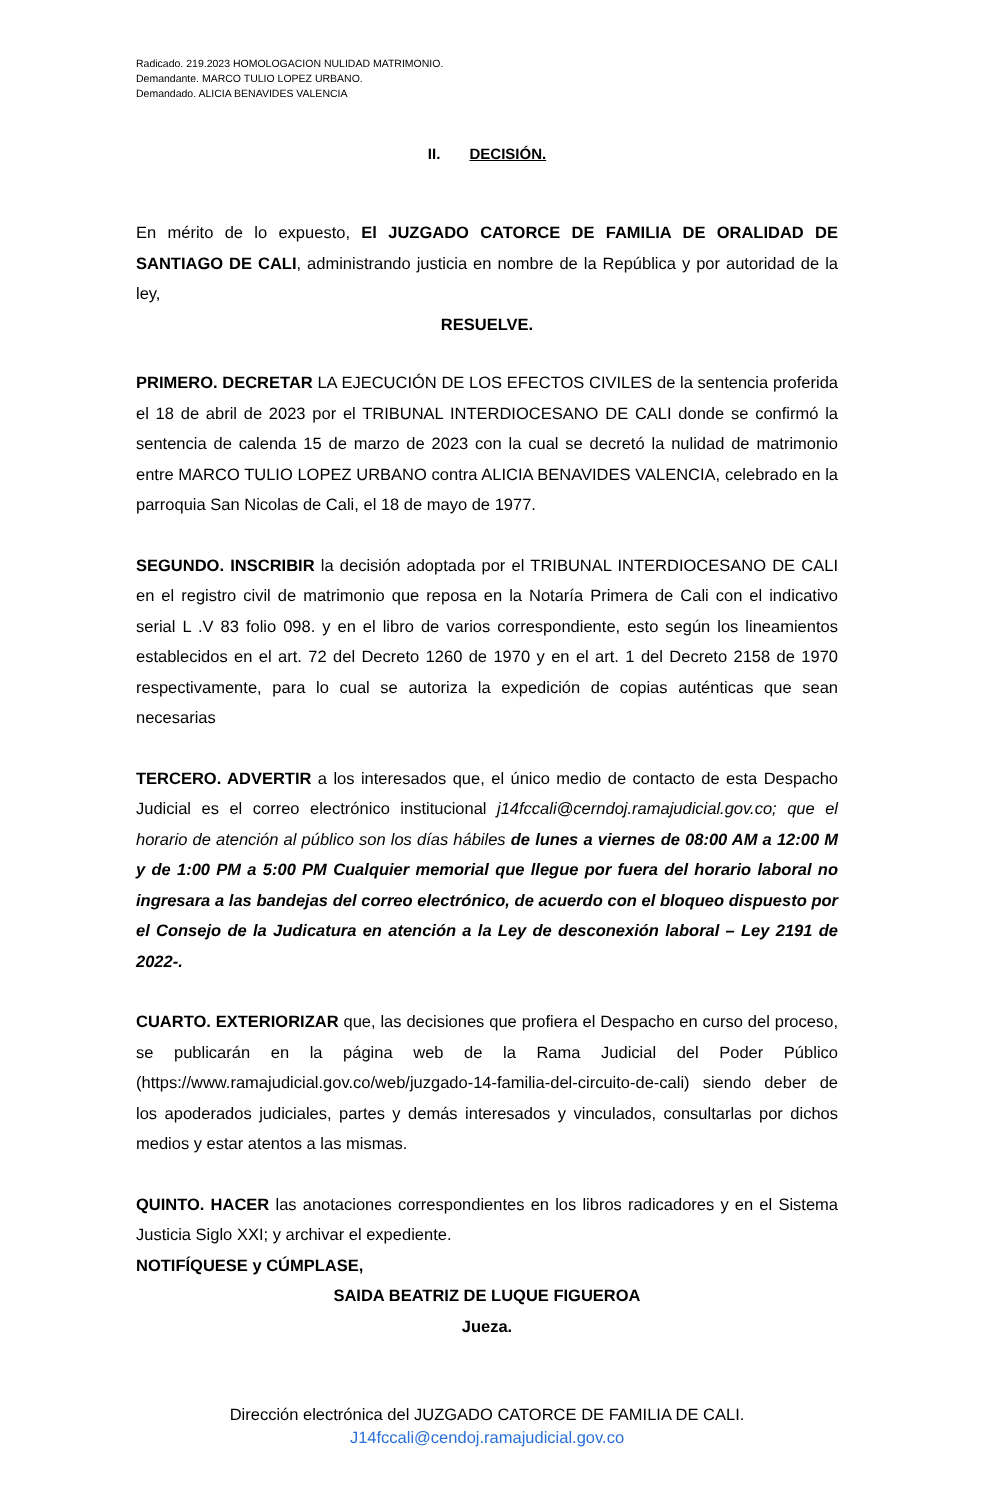Radicado. 219.2023 HOMOLOGACION NULIDAD MATRIMONIO.
Demandante. MARCO TULIO LOPEZ URBANO.
Demandado. ALICIA BENAVIDES VALENCIA
II. DECISIÓN.
En mérito de lo expuesto, El JUZGADO CATORCE DE FAMILIA DE ORALIDAD DE SANTIAGO DE CALI, administrando justicia en nombre de la República y por autoridad de la ley,
RESUELVE.
PRIMERO. DECRETAR LA EJECUCIÓN DE LOS EFECTOS CIVILES de la sentencia proferida el 18 de abril de 2023 por el TRIBUNAL INTERDIOCESANO DE CALI donde se confirmó la sentencia de calenda 15 de marzo de 2023 con la cual se decretó la nulidad de matrimonio entre MARCO TULIO LOPEZ URBANO contra ALICIA BENAVIDES VALENCIA, celebrado en la parroquia San Nicolas de Cali, el 18 de mayo de 1977.
SEGUNDO. INSCRIBIR la decisión adoptada por el TRIBUNAL INTERDIOCESANO DE CALI en el registro civil de matrimonio que reposa en la Notaría Primera de Cali con el indicativo serial L .V 83 folio 098. y en el libro de varios correspondiente, esto según los lineamientos establecidos en el art. 72 del Decreto 1260 de 1970 y en el art. 1 del Decreto 2158 de 1970 respectivamente, para lo cual se autoriza la expedición de copias auténticas que sean necesarias
TERCERO. ADVERTIR a los interesados que, el único medio de contacto de esta Despacho Judicial es el correo electrónico institucional j14fccali@cerndoj.ramajudicial.gov.co; que el horario de atención al público son los días hábiles de lunes a viernes de 08:00 AM a 12:00 M y de 1:00 PM a 5:00 PM Cualquier memorial que llegue por fuera del horario laboral no ingresara a las bandejas del correo electrónico, de acuerdo con el bloqueo dispuesto por el Consejo de la Judicatura en atención a la Ley de desconexión laboral – Ley 2191 de 2022-.
CUARTO. EXTERIORIZAR que, las decisiones que profiera el Despacho en curso del proceso, se publicarán en la página web de la Rama Judicial del Poder Público (https://www.ramajudicial.gov.co/web/juzgado-14-familia-del-circuito-de-cali) siendo deber de los apoderados judiciales, partes y demás interesados y vinculados, consultarlas por dichos medios y estar atentos a las mismas.
QUINTO. HACER las anotaciones correspondientes en los libros radicadores y en el Sistema Justicia Siglo XXI; y archivar el expediente.
NOTIFÍQUESE y CÚMPLASE,
SAIDA BEATRIZ DE LUQUE FIGUEROA
Jueza.
Dirección electrónica del JUZGADO CATORCE DE FAMILIA DE CALI.
J14fccali@cendoj.ramajudicial.gov.co